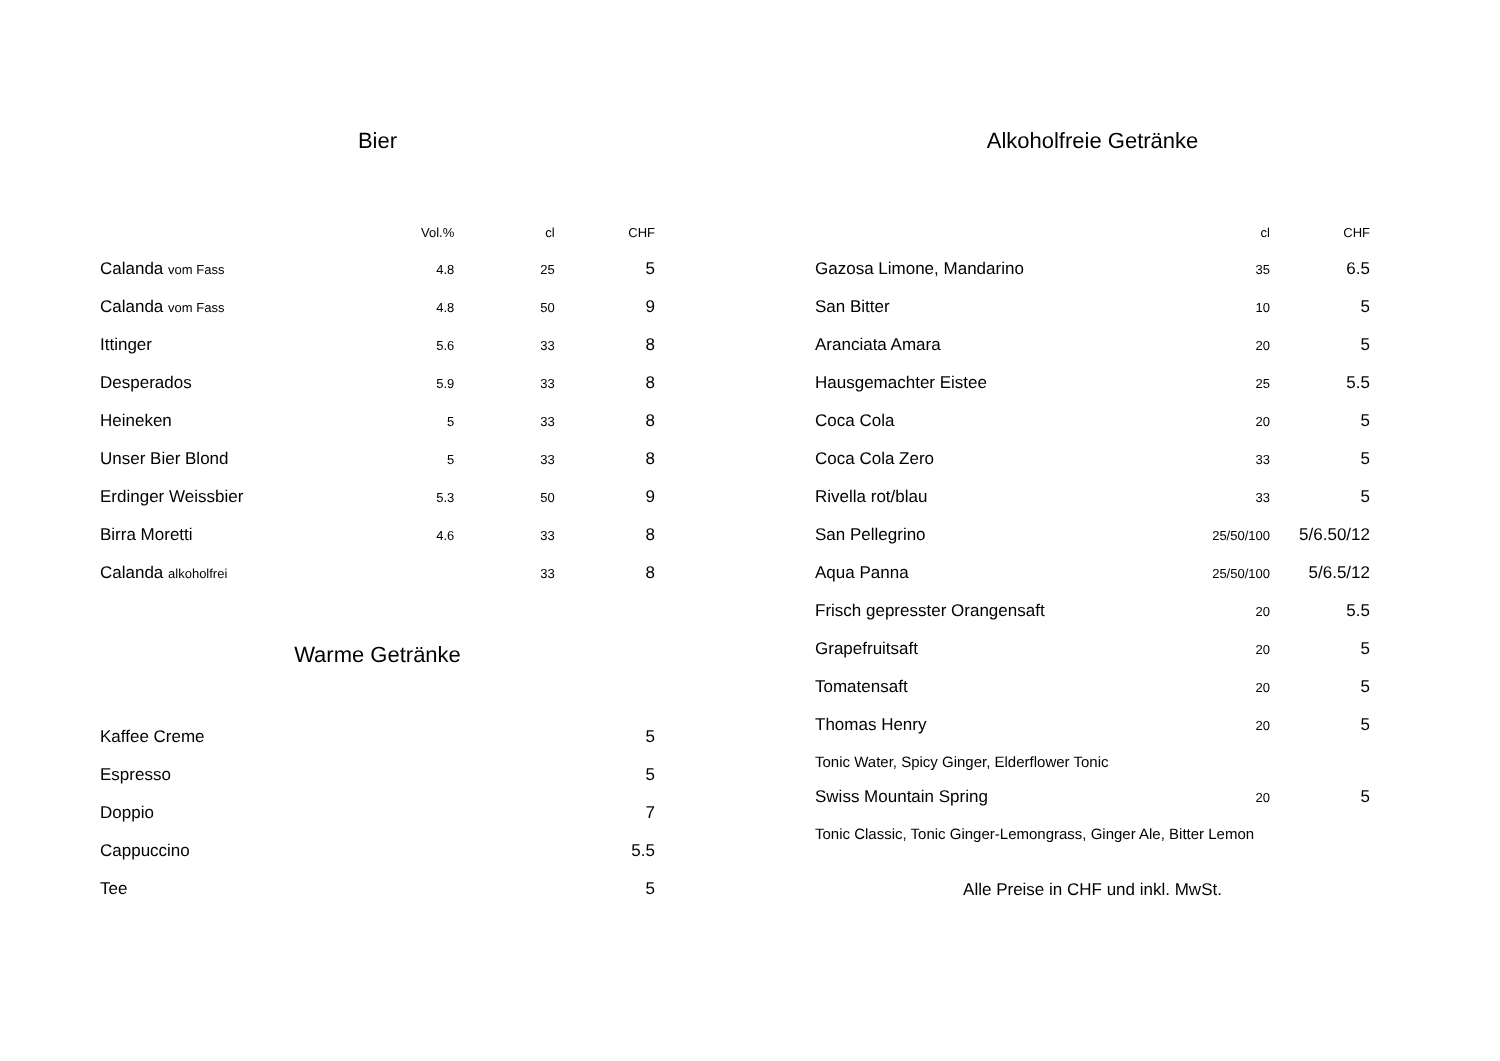Bier
| | Vol.% | cl | CHF |
| --- | --- | --- | --- |
| Calanda vom Fass | 4.8 | 25 | 5 |
| Calanda vom Fass | 4.8 | 50 | 9 |
| Ittinger | 5.6 | 33 | 8 |
| Desperados | 5.9 | 33 | 8 |
| Heineken | 5 | 33 | 8 |
| Unser Bier Blond | 5 | 33 | 8 |
| Erdinger Weissbier | 5.3 | 50 | 9 |
| Birra Moretti | 4.6 | 33 | 8 |
| Calanda alkoholfrei | | 33 | 8 |
Warme Getränke
| Kaffee Creme | 5 |
| Espresso | 5 |
| Doppio | 7 |
| Cappuccino | 5.5 |
| Tee | 5 |
Alkoholfreie Getränke
| | cl | CHF |
| --- | --- | --- |
| Gazosa Limone, Mandarino | 35 | 6.5 |
| San Bitter | 10 | 5 |
| Aranciata Amara | 20 | 5 |
| Hausgemachter Eistee | 25 | 5.5 |
| Coca Cola | 20 | 5 |
| Coca Cola Zero | 33 | 5 |
| Rivella rot/blau | 33 | 5 |
| San Pellegrino | 25/50/100 | 5/6.50/12 |
| Aqua Panna | 25/50/100 | 5/6.5/12 |
| Frisch gepresster Orangensaft | 20 | 5.5 |
| Grapefruitsaft | 20 | 5 |
| Tomatensaft | 20 | 5 |
| Thomas Henry | 20 | 5 |
| Tonic Water, Spicy Ginger, Elderflower Tonic | | |
| Swiss Mountain Spring | 20 | 5 |
| Tonic Classic, Tonic Ginger-Lemongrass, Ginger Ale, Bitter Lemon | | |
Alle Preise in CHF und inkl. MwSt.